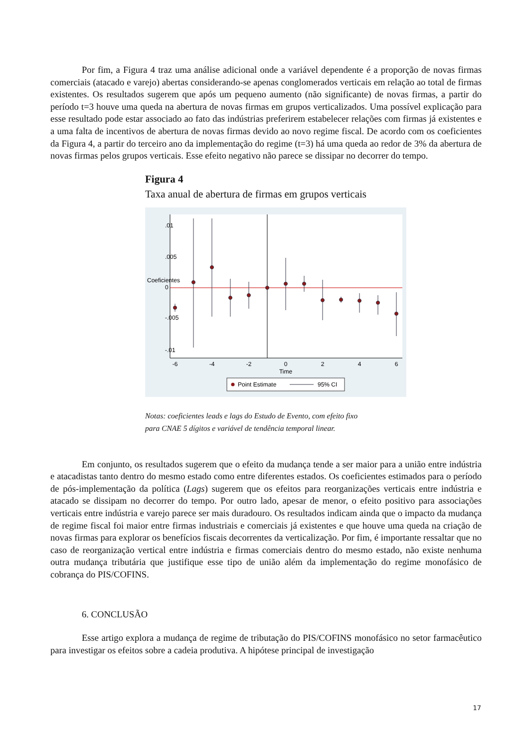Por fim, a Figura 4 traz uma análise adicional onde a variável dependente é a proporção de novas firmas comerciais (atacado e varejo) abertas considerando-se apenas conglomerados verticais em relação ao total de firmas existentes. Os resultados sugerem que após um pequeno aumento (não significante) de novas firmas, a partir do período t=3 houve uma queda na abertura de novas firmas em grupos verticalizados. Uma possível explicação para esse resultado pode estar associado ao fato das indústrias preferirem estabelecer relações com firmas já existentes e a uma falta de incentivos de abertura de novas firmas devido ao novo regime fiscal. De acordo com os coeficientes da Figura 4, a partir do terceiro ano da implementação do regime (t=3) há uma queda ao redor de 3% da abertura de novas firmas pelos grupos verticais. Esse efeito negativo não parece se dissipar no decorrer do tempo.
Figura 4
Taxa anual de abertura de firmas em grupos verticais
-6
-4
-2
0
2
4
6
Time
.01
.005
0
-.005
-.01
Coeficientes
Point Estimate
95% CI
Notas: coeficientes leads e lags do Estudo de Evento, com efeito fixo
para CNAE 5 dígitos e variável de tendência temporal linear.
Em conjunto, os resultados sugerem que o efeito da mudança tende a ser maior para a união entre indústria e atacadistas tanto dentro do mesmo estado como entre diferentes estados. Os coeficientes estimados para o período de pós-implementação da política (Lags) sugerem que os efeitos para reorganizações verticais entre indústria e atacado se dissipam no decorrer do tempo. Por outro lado, apesar de menor, o efeito positivo para associações verticais entre indústria e varejo parece ser mais duradouro. Os resultados indicam ainda que o impacto da mudança de regime fiscal foi maior entre firmas industriais e comerciais já existentes e que houve uma queda na criação de novas firmas para explorar os benefícios fiscais decorrentes da verticalização. Por fim, é importante ressaltar que no caso de reorganização vertical entre indústria e firmas comerciais dentro do mesmo estado, não existe nenhuma outra mudança tributária que justifique esse tipo de união além da implementação do regime monofásico de cobrança do PIS/COFINS.
6. CONCLUSÃO
Esse artigo explora a mudança de regime de tributação do PIS/COFINS monofásico no setor farmacêutico para investigar os efeitos sobre a cadeia produtiva. A hipótese principal de investigação
17